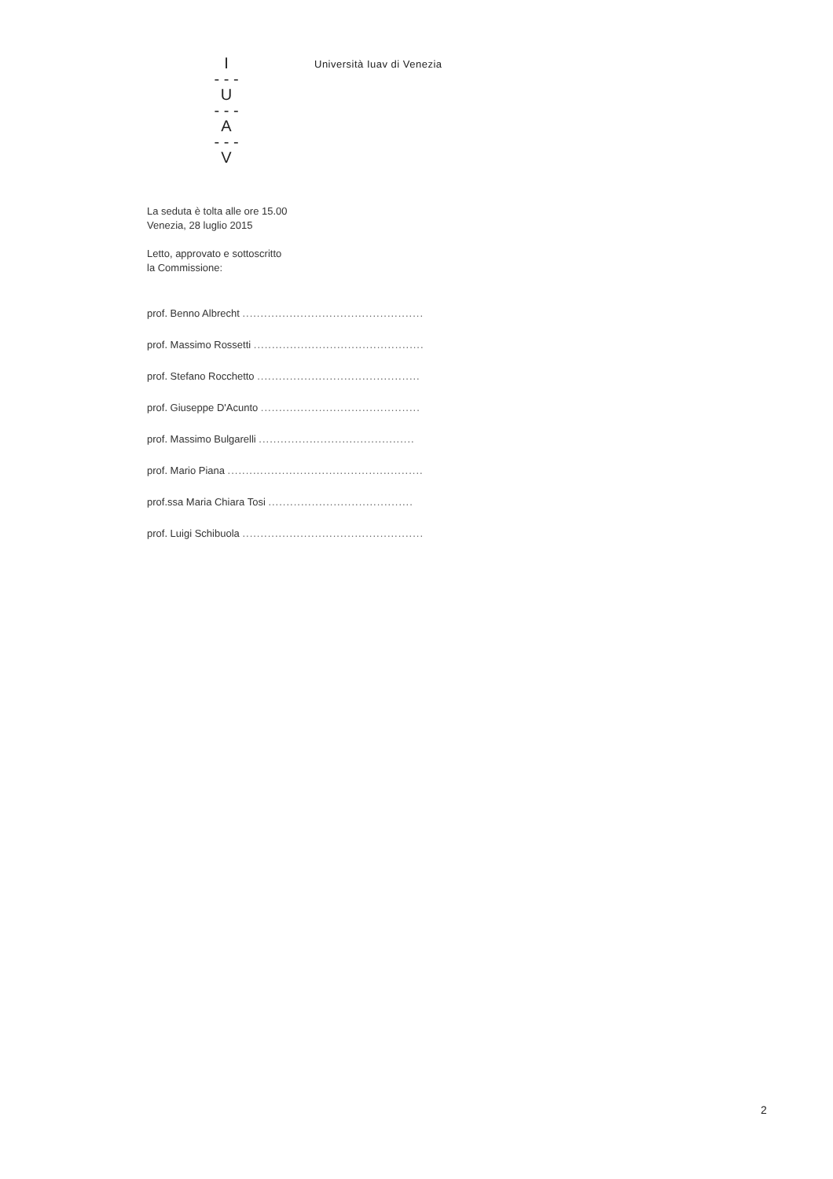I
- - -
U
- - -
A
- - -
V
Università Iuav di Venezia
La seduta è tolta alle ore 15.00
Venezia, 28 luglio 2015
Letto, approvato e sottoscritto
la Commissione:
prof. Benno Albrecht ..................................................
prof. Massimo Rossetti ...............................................
prof. Stefano Rocchetto .............................................
prof. Giuseppe D'Acunto ............................................
prof. Massimo Bulgarelli ...........................................
prof. Mario Piana ......................................................
prof.ssa Maria Chiara Tosi ........................................
prof. Luigi Schibuola ..................................................
2